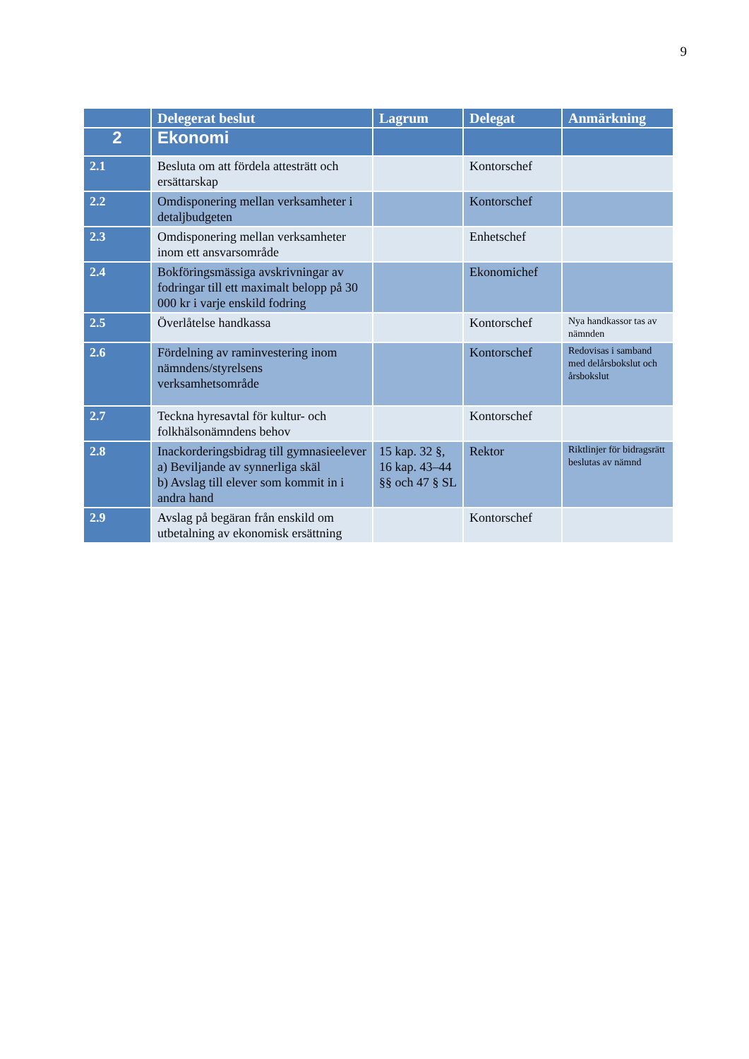9
| | Delegerat beslut | Lagrum | Delegat | Anmärkning |
| --- | --- | --- | --- | --- |
| 2 | Ekonomi | | | |
| 2.1 | Besluta om att fördela attesträtt och ersättarskap | | Kontorschef | |
| 2.2 | Omdisponering mellan verksamheter i detaljbudgeten | | Kontorschef | |
| 2.3 | Omdisponering mellan verksamheter inom ett ansvarsområde | | Enhetschef | |
| 2.4 | Bokföringsmässiga avskrivningar av fodringar till ett maximalt belopp på 30 000 kr i varje enskild fodring | | Ekonomichef | |
| 2.5 | Överlåtelse handkassa | | Kontorschef | Nya handkassor tas av nämnden |
| 2.6 | Fördelning av raminvestering inom nämndens/styrelsens verksamhetsområde | | Kontorschef | Redovisas i samband med delårsbokslut och årsbokslut |
| 2.7 | Teckna hyresavtal för kultur- och folkhälsonämndens behov | | Kontorschef | |
| 2.8 | Inackorderingsbidrag till gymnasieelever a) Beviljande av synnerliga skäl b) Avslag till elever som kommit in i andra hand | 15 kap. 32 §, 16 kap. 43–44 §§ och 47 § SL | Rektor | Riktlinjer för bidragsrätt beslutas av nämnd |
| 2.9 | Avslag på begäran från enskild om utbetalning av ekonomisk ersättning | | Kontorschef | |